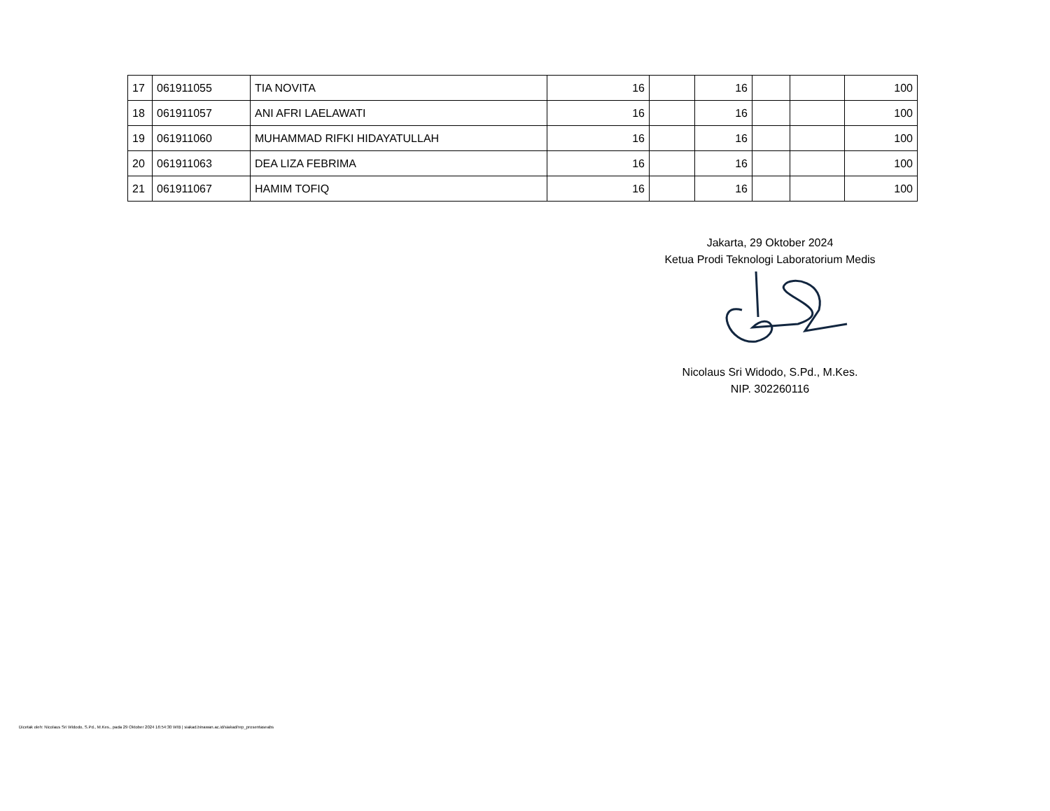| 17 | 061911055 | TIA NOVITA | 16 | | 16 | | | 100 |
| 18 | 061911057 | ANI AFRI LAELAWATI | 16 | | 16 | | | 100 |
| 19 | 061911060 | MUHAMMAD RIFKI HIDAYATULLAH | 16 | | 16 | | | 100 |
| 20 | 061911063 | DEA LIZA FEBRIMA | 16 | | 16 | | | 100 |
| 21 | 061911067 | HAMIM TOFIQ | 16 | | 16 | | | 100 |
Jakarta, 29 Oktober 2024
Ketua Prodi Teknologi Laboratorium Medis
Nicolaus Sri Widodo, S.Pd., M.Kes.
NIP. 302260116
Dicetak oleh: Nicolaus Sri Widodo, S.Pd., M.Kes., pada 29 Oktober 2024 16:54:30 WIB | siakad.binawan.ac.id/siakad/rep_prosentaseabs